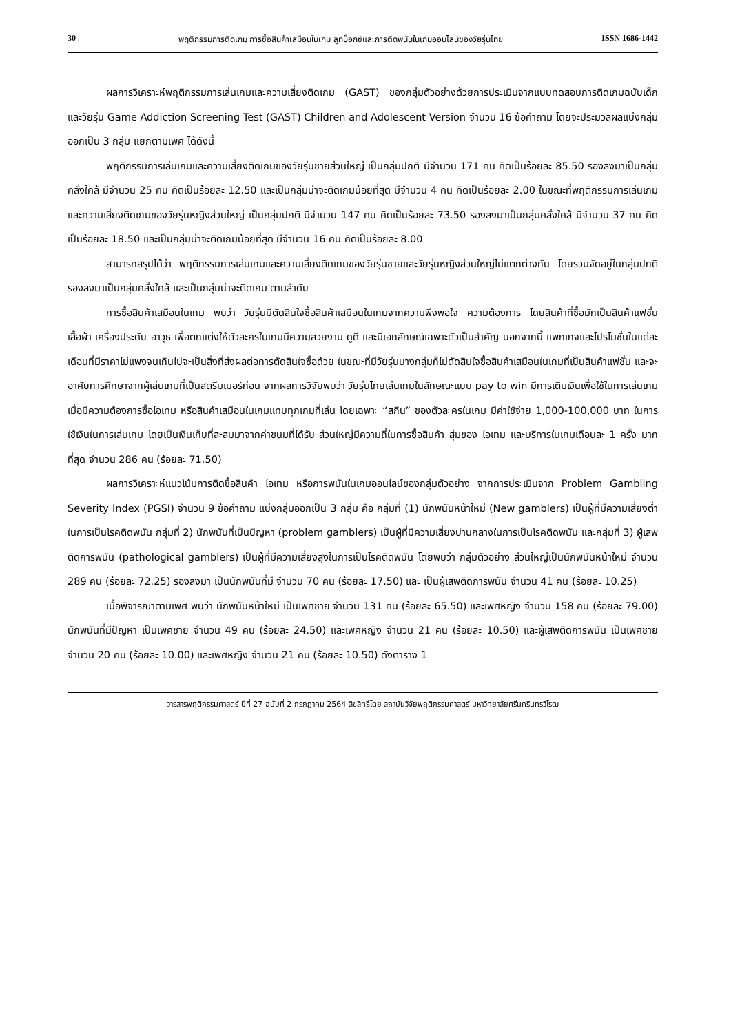30 | พฤติกรรมการติดเกม การซื้อสินค้าเสมือนในเกม ลูทบ็อกซ์และการติดพนันในเกมออนไลน์ของวัยรุ่นไทย ISSN 1686-1442
ผลการวิเคราะห์พฤติกรรมการเล่นเกมและความเสี่ยงติดเกม (GAST) ของกลุ่มตัวอย่างด้วยการประเมินจากแบบทดสอบการติดเกมฉบับเด็กและวัยรุ่น Game Addiction Screening Test (GAST) Children and Adolescent Version จำนวน 16 ข้อคำถาม โดยจะประมวลผลแบ่งกลุ่มออกเป็น 3 กลุ่ม แยกตามเพศ ได้ดังนี้
พฤติกรรมการเล่นเกมและความเสี่ยงติดเกมของวัยรุ่นชายส่วนใหญ่ เป็นกลุ่มปกติ มีจำนวน 171 คน คิดเป็นร้อยละ 85.50 รองลงมาเป็นกลุ่มคลั่งใคล้ มีจำนวน 25 คน คิดเป็นร้อยละ 12.50 และเป็นกลุ่มน่าจะติดเกมน้อยที่สุด มีจำนวน 4 คน คิดเป็นร้อยละ 2.00 ในขณะที่พฤติกรรมการเล่นเกมและความเสี่ยงติดเกมของวัยรุ่นหญิงส่วนใหญ่ เป็นกลุ่มปกติ มีจำนวน 147 คน คิดเป็นร้อยละ 73.50 รองลงมาเป็นกลุ่มคลั่งใคล้ มีจำนวน 37 คน คิดเป็นร้อยละ 18.50 และเป็นกลุ่มน่าจะติดเกมน้อยที่สุด มีจำนวน 16 คน คิดเป็นร้อยละ 8.00
สามารถสรุปได้ว่า พฤติกรรมการเล่นเกมและความเสี่ยงติดเกมของวัยรุ่นชายและวัยรุ่นหญิงส่วนใหญ่ไม่แตกต่างกัน โดยรวมจัดอยู่ในกลุ่มปกติ รองลงมาเป็นกลุ่มคลั่งใคล้ และเป็นกลุ่มน่าจะติดเกม ตามลำดับ
การซื้อสินค้าเสมือนในเกม พบว่า วัยรุ่นมีตัดสินใจซื้อสินค้าเสมือนในเกมจากความพึงพอใจ ความต้องการ โดยสินค้าที่ซื้อมักเป็นสินค้าแฟชั่น เสื้อผ้า เครื่องประดับ อาวุธ เพื่อตกแต่งให้ตัวละครในเกมมีความสวยงาม ดูดี และมีเอกลักษณ์เฉพาะตัวเป็นสำคัญ นอกจากนี้ แพกเกจและโปรโมชั่นในแต่ละเดือนที่มีราคาไม่แพงจนเกินไปจะเป็นสิ่งที่ส่งผลต่อการตัดสินใจซื้อด้วย ในขณะที่มีวัยรุ่นบางกลุ่มก็ไม่ตัดสินใจซื้อสินค้าเสมือนในเกมที่เป็นสินค้าแฟชั่น และจะอาศัยการศึกษาจากผู้เล่นเกมที่เป็นสตรีมเมอร์ก่อน จากผลการวิจัยพบว่า วัยรุ่นไทยเล่นเกมในลักษณะแบบ pay to win มีการเติมเงินเพื่อใช้ในการเล่นเกมเมื่อมีความต้องการซื้อไอเทม หรือสินค้าเสมือนในเกมแทบทุกเกมที่เล่น โดยเฉพาะ “สกิน” ของตัวละครในเกม มีค่าใช้จ่าย 1,000-100,000 บาท ในการใช้เงินในการเล่นเกม โดยเป็นเงินเก็บที่สะสมมาจากค่าขนมที่ได้รับ ส่วนใหญ่มีความถี่ในการซื้อสินค้า สุ่มของ ไอเทม และบริการในเกมเดือนละ 1 ครั้ง มากที่สุด จำนวน 286 คน (ร้อยละ 71.50)
ผลการวิเคราะห์แนวโน้มการติดซื้อสินค้า ไอเทม หรือการพนันในเกมออนไลน์ของกลุ่มตัวอย่าง จากการประเมินจาก Problem Gambling Severity Index (PGSI) จำนวน 9 ข้อคำถาม แบ่งกลุ่มออกเป็น 3 กลุ่ม คือ กลุ่มที่ (1) นักพนันหน้าใหม่ (New gamblers) เป็นผู้ที่มีความเสี่ยงต่ำในการเป็นโรคติดพนัน กลุ่มที่ 2) นักพนันที่เป็นปัญหา (problem gamblers) เป็นผู้ที่มีความเสี่ยงปานกลางในการเป็นโรคติดพนัน และกลุ่มที่ 3) ผู้เสพติดการพนัน (pathological gamblers) เป็นผู้ที่มีความเสี่ยงสูงในการเป็นโรคติดพนัน โดยพบว่า กลุ่มตัวอย่าง ส่วนใหญ่เป็นนักพนันหน้าใหม่ จำนวน 289 คน (ร้อยละ 72.25) รองลงมา เป็นนักพนันที่มี จำนวน 70 คน (ร้อยละ 17.50) และ เป็นผู้เสพติดการพนัน จำนวน 41 คน (ร้อยละ 10.25)
เมื่อพิจารณาตามเพศ พบว่า นักพนันหน้าใหม่ เป็นเพศชาย จำนวน 131 คน (ร้อยละ 65.50) และเพศหญิง จำนวน 158 คน (ร้อยละ 79.00) นักพนันที่มีปัญหา เป็นเพศชาย จำนวน 49 คน (ร้อยละ 24.50) และเพศหญิง จำนวน 21 คน (ร้อยละ 10.50) และผู้เสพติดการพนัน เป็นเพศชาย จำนวน 20 คน (ร้อยละ 10.00) และเพศหญิง จำนวน 21 คน (ร้อยละ 10.50) ดังตาราง 1
วารสารพฤติกรรมศาสตร์ ปีที่ 27 ฉบับที่ 2 กรกฎาคม 2564 ลิขสิทธิ์โดย สถาบันวิจัยพฤติกรรมศาสตร์ มหาวิทยาลัยศรีนครินทรวิโรฒ